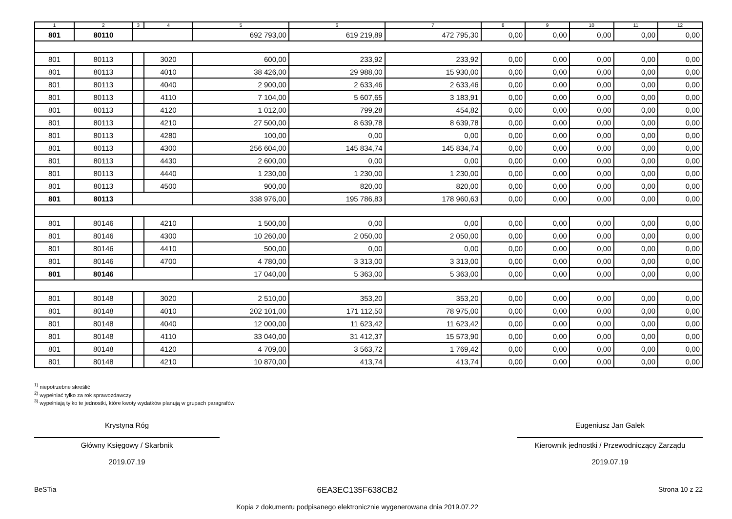| 1 | 2 | 3 | 4 | 5 | 6 | 7 | 8 | 9 | 10 | 11 | 12 |
| --- | --- | --- | --- | --- | --- | --- | --- | --- | --- | --- | --- |
| 801 | 80110 | | | 692 793,00 | 619 219,89 | 472 795,30 | 0,00 | 0,00 | 0,00 | 0,00 | 0,00 |
| 801 | 80113 | | 3020 | 600,00 | 233,92 | 233,92 | 0,00 | 0,00 | 0,00 | 0,00 | 0,00 |
| 801 | 80113 | | 4010 | 38 426,00 | 29 988,00 | 15 930,00 | 0,00 | 0,00 | 0,00 | 0,00 | 0,00 |
| 801 | 80113 | | 4040 | 2 900,00 | 2 633,46 | 2 633,46 | 0,00 | 0,00 | 0,00 | 0,00 | 0,00 |
| 801 | 80113 | | 4110 | 7 104,00 | 5 607,65 | 3 183,91 | 0,00 | 0,00 | 0,00 | 0,00 | 0,00 |
| 801 | 80113 | | 4120 | 1 012,00 | 799,28 | 454,82 | 0,00 | 0,00 | 0,00 | 0,00 | 0,00 |
| 801 | 80113 | | 4210 | 27 500,00 | 8 639,78 | 8 639,78 | 0,00 | 0,00 | 0,00 | 0,00 | 0,00 |
| 801 | 80113 | | 4280 | 100,00 | 0,00 | 0,00 | 0,00 | 0,00 | 0,00 | 0,00 | 0,00 |
| 801 | 80113 | | 4300 | 256 604,00 | 145 834,74 | 145 834,74 | 0,00 | 0,00 | 0,00 | 0,00 | 0,00 |
| 801 | 80113 | | 4430 | 2 600,00 | 0,00 | 0,00 | 0,00 | 0,00 | 0,00 | 0,00 | 0,00 |
| 801 | 80113 | | 4440 | 1 230,00 | 1 230,00 | 1 230,00 | 0,00 | 0,00 | 0,00 | 0,00 | 0,00 |
| 801 | 80113 | | 4500 | 900,00 | 820,00 | 820,00 | 0,00 | 0,00 | 0,00 | 0,00 | 0,00 |
| 801 | 80113 | | | 338 976,00 | 195 786,83 | 178 960,63 | 0,00 | 0,00 | 0,00 | 0,00 | 0,00 |
| 801 | 80146 | | 4210 | 1 500,00 | 0,00 | 0,00 | 0,00 | 0,00 | 0,00 | 0,00 | 0,00 |
| 801 | 80146 | | 4300 | 10 260,00 | 2 050,00 | 2 050,00 | 0,00 | 0,00 | 0,00 | 0,00 | 0,00 |
| 801 | 80146 | | 4410 | 500,00 | 0,00 | 0,00 | 0,00 | 0,00 | 0,00 | 0,00 | 0,00 |
| 801 | 80146 | | 4700 | 4 780,00 | 3 313,00 | 3 313,00 | 0,00 | 0,00 | 0,00 | 0,00 | 0,00 |
| 801 | 80146 | | | 17 040,00 | 5 363,00 | 5 363,00 | 0,00 | 0,00 | 0,00 | 0,00 | 0,00 |
| 801 | 80148 | | 3020 | 2 510,00 | 353,20 | 353,20 | 0,00 | 0,00 | 0,00 | 0,00 | 0,00 |
| 801 | 80148 | | 4010 | 202 101,00 | 171 112,50 | 78 975,00 | 0,00 | 0,00 | 0,00 | 0,00 | 0,00 |
| 801 | 80148 | | 4040 | 12 000,00 | 11 623,42 | 11 623,42 | 0,00 | 0,00 | 0,00 | 0,00 | 0,00 |
| 801 | 80148 | | 4110 | 33 040,00 | 31 412,37 | 15 573,90 | 0,00 | 0,00 | 0,00 | 0,00 | 0,00 |
| 801 | 80148 | | 4120 | 4 709,00 | 3 563,72 | 1 769,42 | 0,00 | 0,00 | 0,00 | 0,00 | 0,00 |
| 801 | 80148 | | 4210 | 10 870,00 | 413,74 | 413,74 | 0,00 | 0,00 | 0,00 | 0,00 | 0,00 |
<sup>1)</sup> niepotrzebne skreślić
<sup>2)</sup> wypełniać tylko za rok sprawozdawczy
<sup>3)</sup> wypełniają tylko te jednostki, które kwoty wydatków planują w grupach paragrafów
Krystyna Róg
Główny Księgowy / Skarbnik
2019.07.19
Eugeniusz Jan Galek
Kierownik jednostki / Przewodniczący Zarządu
2019.07.19
BeSTia
6EA3EC135F638CB2
Kopia z dokumentu podpisanego elektronicznie wygenerowana dnia 2019.07.22
Strona 10 z 22